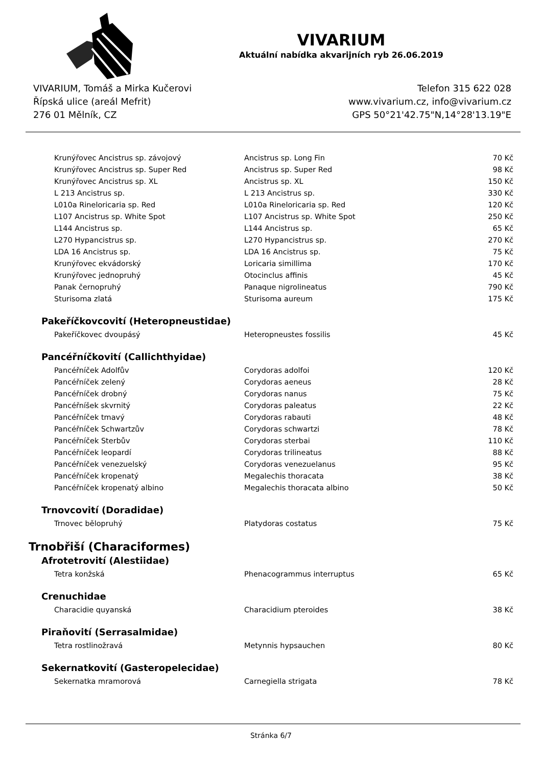VIVARIUM
Aktuální nabídka akvarijních ryb 26.06.2019
VIVARIUM, Tomáš a Mirka Kučerovi
Řípská ulice (areál Mefrit)
276 01 Mělník, CZ
Telefon 315 622 028
www.vivarium.cz, info@vivarium.cz
GPS 50°21'42.75"N,14°28'13.19"E
| Krunýřovec Ancistrus sp. závojový | Ancistrus sp. Long Fin | 70 Kč |
| Krunýřovec Ancistrus sp. Super Red | Ancistrus sp. Super Red | 98 Kč |
| Krunýřovec Ancistrus sp. XL | Ancistrus sp. XL | 150 Kč |
| L 213 Ancistrus sp. | L 213 Ancistrus sp. | 330 Kč |
| L010a Rineloricaria sp. Red | L010a Rineloricaria sp. Red | 120 Kč |
| L107 Ancistrus sp. White Spot | L107 Ancistrus sp. White Spot | 250 Kč |
| L144 Ancistrus sp. | L144 Ancistrus sp. | 65 Kč |
| L270 Hypancistrus sp. | L270 Hypancistrus sp. | 270 Kč |
| LDA 16 Ancistrus sp. | LDA 16 Ancistrus sp. | 75 Kč |
| Krunýřovec ekvádorský | Loricaria simillima | 170 Kč |
| Krunýřovec jednopruhý | Otocinclus affinis | 45 Kč |
| Panak černopruhý | Panaque nigrolineatus | 790 Kč |
| Sturisoma zlatá | Sturisoma aureum | 175 Kč |
| Pakeříčkovcovití (Heteropneustidae) | | |
| Pakeříčkovec dvoupásý | Heteropneustes fossilis | 45 Kč |
| Pancéřníčkovití (Callichthyidae) | | |
| Pancéřníček Adolfův | Corydoras adolfoi | 120 Kč |
| Pancéřníček zelený | Corydoras aeneus | 28 Kč |
| Pancéřníček drobný | Corydoras nanus | 75 Kč |
| Pancéřníšek skvrnitý | Corydoras paleatus | 22 Kč |
| Pancéřníček tmavý | Corydoras rabauti | 48 Kč |
| Pancéřníček Schwartzův | Corydoras schwartzi | 78 Kč |
| Pancéřníček Sterbův | Corydoras sterbai | 110 Kč |
| Pancéřníček leopardí | Corydoras trilineatus | 88 Kč |
| Pancéřníček venezuelský | Corydoras venezuelanus | 95 Kč |
| Pancéřníček kropenatý | Megalechis thoracata | 38 Kč |
| Pancéřníček kropenatý albino | Megalechis thoracata albino | 50 Kč |
| Trnovcovití (Doradidae) | | |
| Trnovec bělopruhý | Platydoras costatus | 75 Kč |
| Trnobřiší (Characiformes) | | |
| Afrotetrovití (Alestiidae) | | |
| Tetra konžská | Phenacogrammus interruptus | 65 Kč |
| Crenuchidae | | |
| Characidie quyanská | Characidium pteroides | 38 Kč |
| Piraňovití (Serrasalmidae) | | |
| Tetra rostlinožravá | Metynnis hypsauchen | 80 Kč |
| Sekernatkovití (Gasteropelecidae) | | |
| Sekernatka mramorová | Carnegiella strigata | 78 Kč |
Stránka 6/7